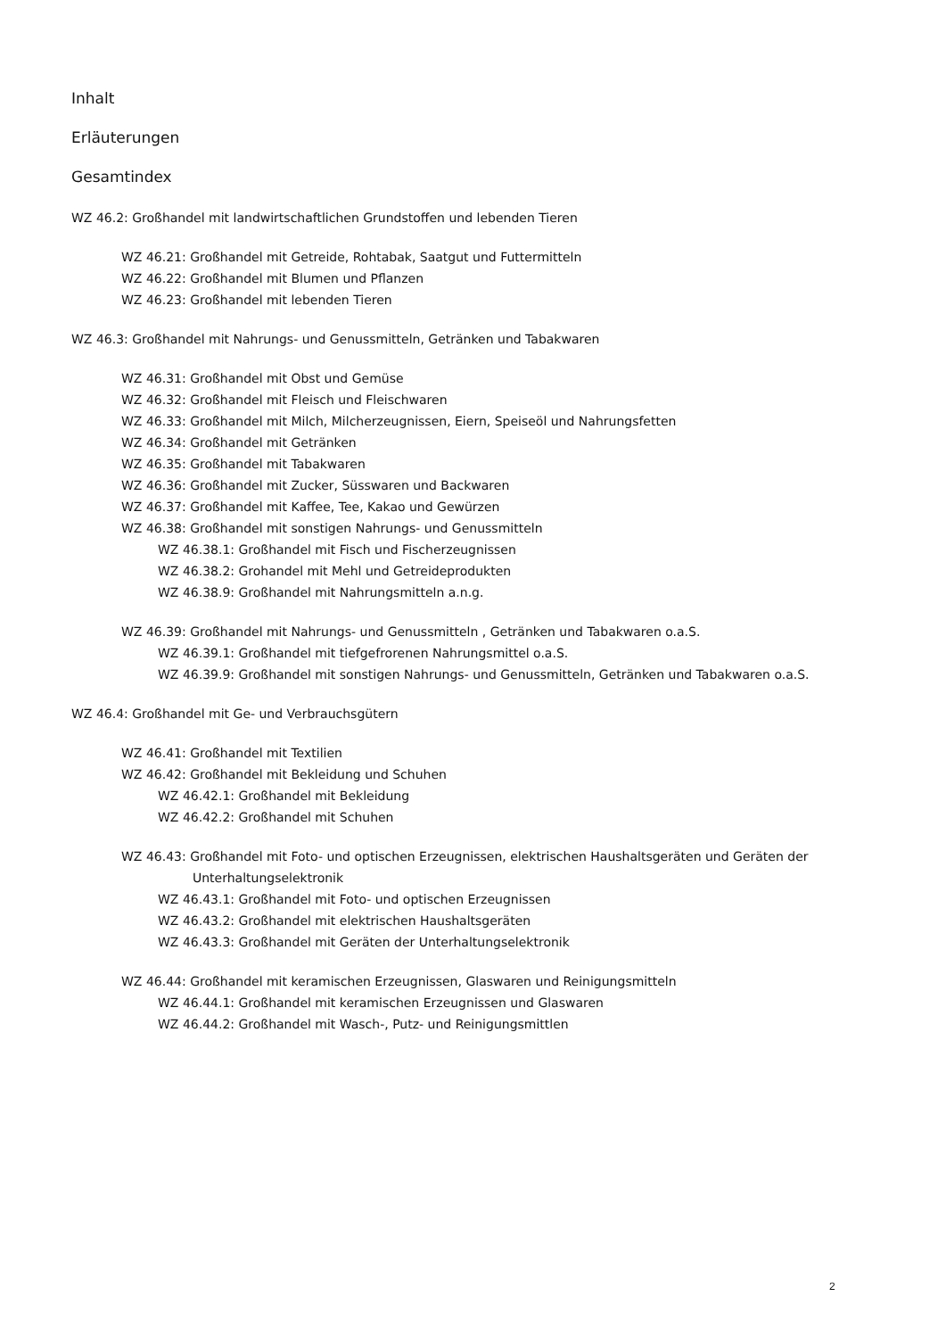Inhalt
Erläuterungen
Gesamtindex
WZ 46.2: Großhandel mit landwirtschaftlichen Grundstoffen und lebenden Tieren
WZ 46.21: Großhandel mit Getreide, Rohtabak, Saatgut und Futtermitteln
WZ 46.22: Großhandel mit Blumen und Pflanzen
WZ 46.23: Großhandel mit lebenden Tieren
WZ 46.3: Großhandel mit Nahrungs- und Genussmitteln, Getränken und Tabakwaren
WZ 46.31: Großhandel mit Obst und Gemüse
WZ 46.32: Großhandel mit Fleisch und Fleischwaren
WZ 46.33: Großhandel mit Milch, Milcherzeugnissen, Eiern, Speiseöl und Nahrungsfetten
WZ 46.34: Großhandel mit Getränken
WZ 46.35: Großhandel mit Tabakwaren
WZ 46.36: Großhandel mit Zucker, Süsswaren und Backwaren
WZ 46.37: Großhandel mit Kaffee, Tee, Kakao und Gewürzen
WZ 46.38: Großhandel mit sonstigen Nahrungs- und Genussmitteln
WZ 46.38.1: Großhandel mit Fisch und Fischerzeugnissen
WZ 46.38.2: Grohandel mit Mehl und Getreideprodukten
WZ 46.38.9: Großhandel mit Nahrungsmitteln a.n.g.
WZ 46.39: Großhandel mit Nahrungs- und Genussmitteln , Getränken und Tabakwaren o.a.S.
WZ 46.39.1: Großhandel mit tiefgefrorenen Nahrungsmittel o.a.S.
WZ 46.39.9: Großhandel mit sonstigen Nahrungs- und Genussmitteln, Getränken und Tabakwaren o.a.S.
WZ 46.4: Großhandel mit Ge- und Verbrauchsgütern
WZ 46.41: Großhandel mit Textilien
WZ 46.42: Großhandel mit Bekleidung und Schuhen
WZ 46.42.1: Großhandel mit Bekleidung
WZ 46.42.2: Großhandel mit Schuhen
WZ 46.43: Großhandel mit Foto- und optischen Erzeugnissen, elektrischen Haushaltsgeräten und Geräten der Unterhaltungselektronik
WZ 46.43.1: Großhandel mit Foto- und optischen Erzeugnissen
WZ 46.43.2: Großhandel mit elektrischen Haushaltsgeräten
WZ 46.43.3: Großhandel mit Geräten der Unterhaltungselektronik
WZ 46.44: Großhandel mit keramischen Erzeugnissen, Glaswaren und Reinigungsmitteln
WZ 46.44.1: Großhandel mit keramischen Erzeugnissen und Glaswaren
WZ 46.44.2: Großhandel mit Wasch-, Putz- und Reinigungsmittlen
2